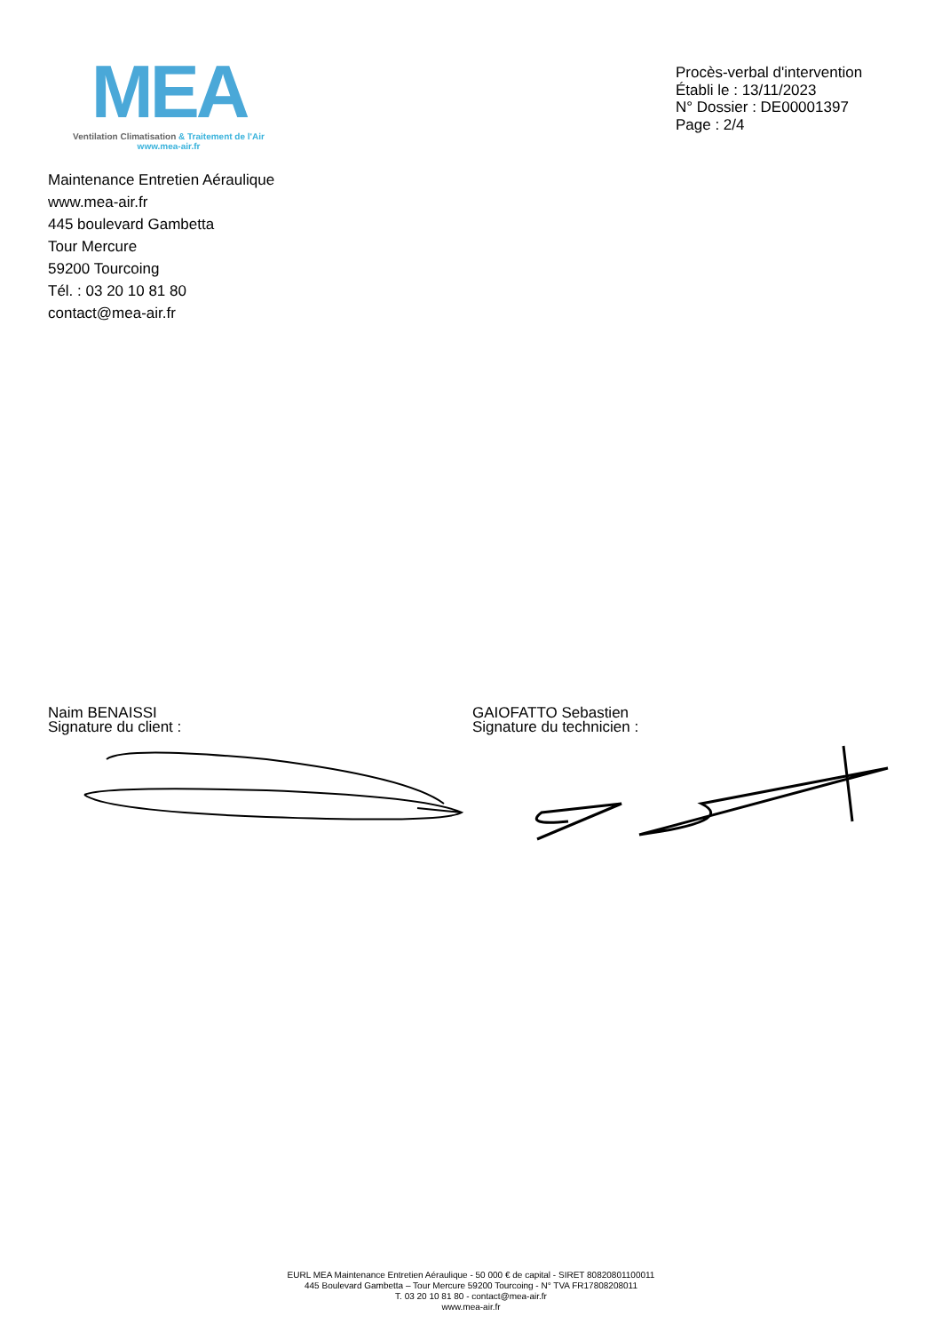MEA
Ventilation Climatisation & Traitement de l'Air
www.mea-air.fr
Procès-verbal d'intervention
Établi le : 13/11/2023
N° Dossier : DE00001397
Page : 2/4
Maintenance Entretien Aéraulique
www.mea-air.fr
445 boulevard Gambetta
Tour Mercure
59200 Tourcoing
Tél. : 03 20 10 81 80
contact@mea-air.fr
Naim BENAISSI
Signature du client :
GAIOFATTO Sebastien
Signature du technicien :
EURL MEA Maintenance Entretien Aéraulique - 50 000 € de capital - SIRET 80820801100011
445 Boulevard Gambetta – Tour Mercure 59200 Tourcoing - N° TVA FR17808208011
T. 03 20 10 81 80 - contact@mea-air.fr
www.mea-air.fr